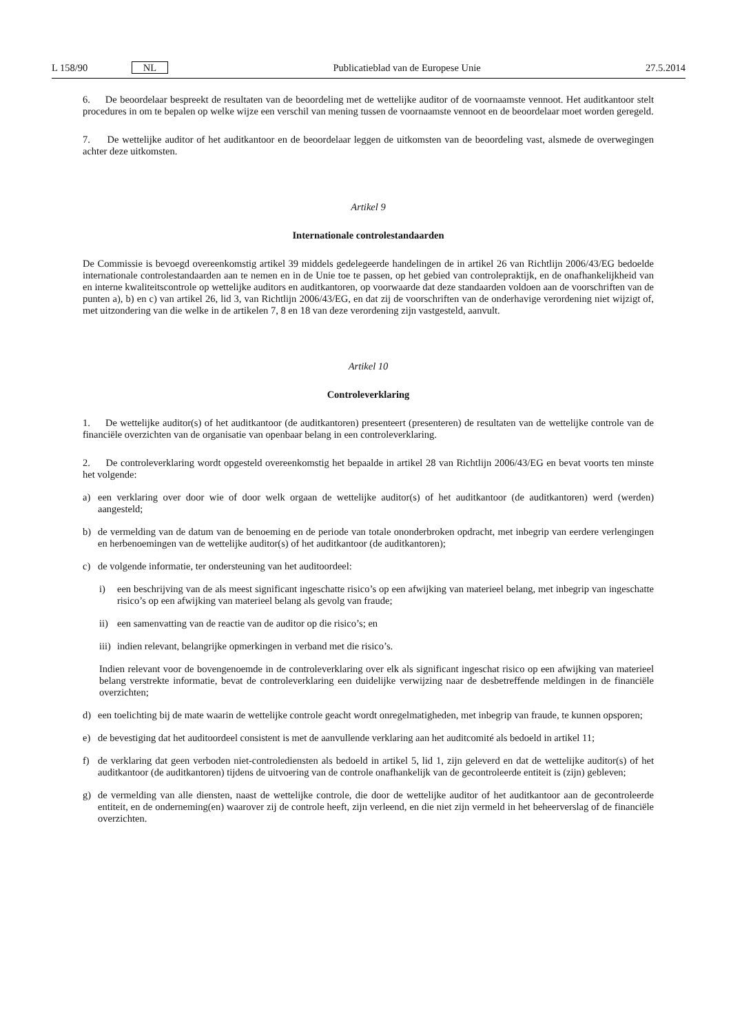L 158/90 NL Publicatieblad van de Europese Unie 27.5.2014
6. De beoordelaar bespreekt de resultaten van de beoordeling met de wettelijke auditor of de voornaamste vennoot. Het auditkantoor stelt procedures in om te bepalen op welke wijze een verschil van mening tussen de voornaamste vennoot en de beoordelaar moet worden geregeld.
7. De wettelijke auditor of het auditkantoor en de beoordelaar leggen de uitkomsten van de beoordeling vast, alsmede de overwegingen achter deze uitkomsten.
Artikel 9
Internationale controlestandaarden
De Commissie is bevoegd overeenkomstig artikel 39 middels gedelegeerde handelingen de in artikel 26 van Richtlijn 2006/43/EG bedoelde internationale controlestandaarden aan te nemen en in de Unie toe te passen, op het gebied van controlepraktijk, en de onafhankelijkheid van en interne kwaliteitscontrole op wettelijke auditors en auditkantoren, op voorwaarde dat deze standaarden voldoen aan de voorschriften van de punten a), b) en c) van artikel 26, lid 3, van Richtlijn 2006/43/EG, en dat zij de voorschriften van de onderhavige verordening niet wijzigt of, met uitzondering van die welke in de artikelen 7, 8 en 18 van deze verordening zijn vastgesteld, aanvult.
Artikel 10
Controleverklaring
1. De wettelijke auditor(s) of het auditkantoor (de auditkantoren) presenteert (presenteren) de resultaten van de wettelijke controle van de financiële overzichten van de organisatie van openbaar belang in een controleverklaring.
2. De controleverklaring wordt opgesteld overeenkomstig het bepaalde in artikel 28 van Richtlijn 2006/43/EG en bevat voorts ten minste het volgende:
a) een verklaring over door wie of door welk orgaan de wettelijke auditor(s) of het auditkantoor (de auditkantoren) werd (werden) aangesteld;
b) de vermelding van de datum van de benoeming en de periode van totale ononderbroken opdracht, met inbegrip van eerdere verlengingen en herbenoemingen van de wettelijke auditor(s) of het auditkantoor (de auditkantoren);
c) de volgende informatie, ter ondersteuning van het auditoordeel:
i) een beschrijving van de als meest significant ingeschatte risico’s op een afwijking van materieel belang, met inbegrip van ingeschatte risico’s op een afwijking van materieel belang als gevolg van fraude;
ii) een samenvatting van de reactie van de auditor op die risico’s; en
iii) indien relevant, belangrijke opmerkingen in verband met die risico’s.
Indien relevant voor de bovengenoemde in de controleverklaring over elk als significant ingeschat risico op een afwijking van materieel belang verstrekte informatie, bevat de controleverklaring een duidelijke verwijzing naar de desbetreffende meldingen in de financiële overzichten;
d) een toelichting bij de mate waarin de wettelijke controle geacht wordt onregelmatigheden, met inbegrip van fraude, te kunnen opsporen;
e) de bevestiging dat het auditoordeel consistent is met de aanvullende verklaring aan het auditcomité als bedoeld in artikel 11;
f) de verklaring dat geen verboden niet-controlediensten als bedoeld in artikel 5, lid 1, zijn geleverd en dat de wettelijke auditor(s) of het auditkantoor (de auditkantoren) tijdens de uitvoering van de controle onafhankelijk van de gecontroleerde entiteit is (zijn) gebleven;
g) de vermelding van alle diensten, naast de wettelijke controle, die door de wettelijke auditor of het auditkantoor aan de gecontroleerde entiteit, en de onderneming(en) waarover zij de controle heeft, zijn verleend, en die niet zijn vermeld in het beheerverslag of de financiële overzichten.